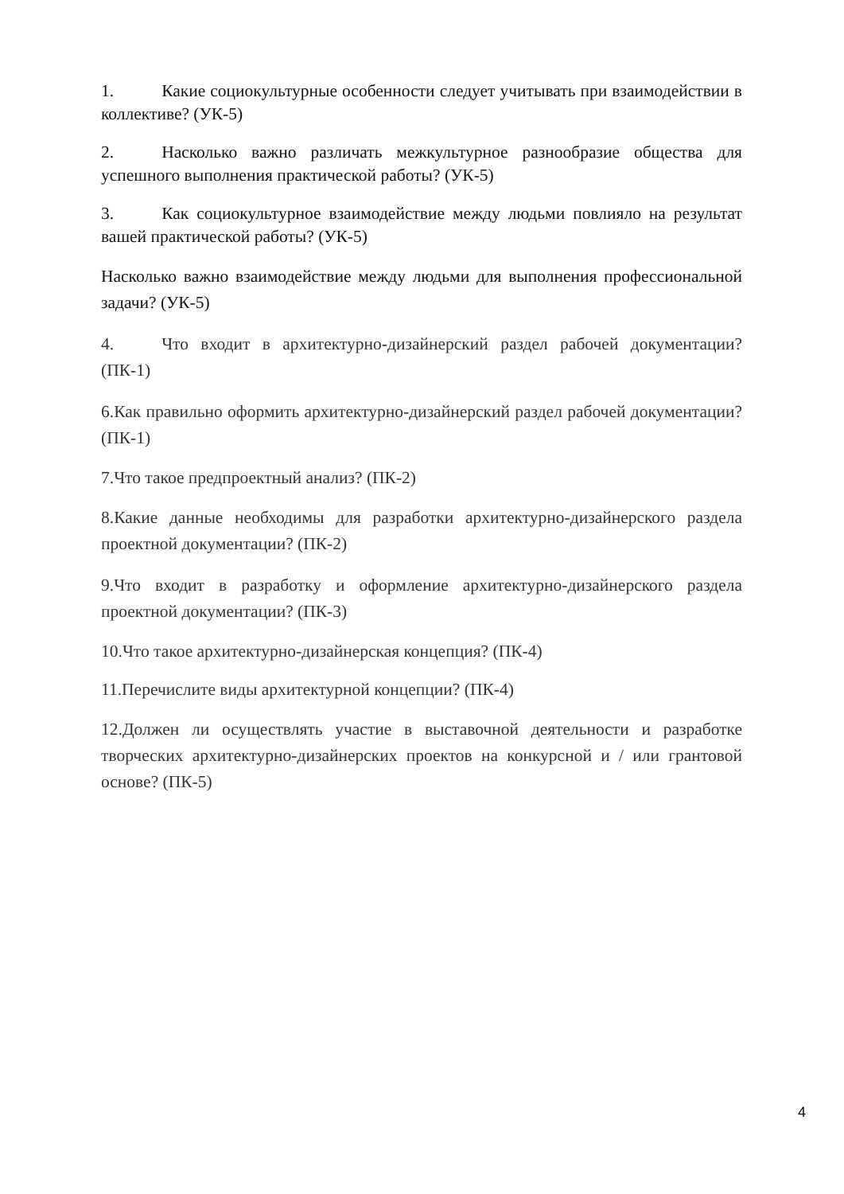1. Какие социокультурные особенности следует учитывать при взаимодействии в коллективе? (УК-5)
2. Насколько важно различать межкультурное разнообразие общества для успешного выполнения практической работы? (УК-5)
3. Как социокультурное взаимодействие между людьми повлияло на результат вашей практической работы? (УК-5)
Насколько важно взаимодействие между людьми для выполнения профессиональной задачи? (УК-5)
4. Что входит в архитектурно-дизайнерский раздел рабочей документации? (ПК-1)
6.Как правильно оформить архитектурно-дизайнерский раздел рабочей документации? (ПК-1)
7.Что такое предпроектный анализ? (ПК-2)
8.Какие данные необходимы для разработки архитектурно-дизайнерского раздела проектной документации? (ПК-2)
9.Что входит в разработку и оформление архитектурно-дизайнерского раздела проектной документации? (ПК-3)
10.Что такое архитектурно-дизайнерская концепция? (ПК-4)
11.Перечислите виды архитектурной концепции? (ПК-4)
12.Должен ли осуществлять участие в выставочной деятельности и разработке творческих архитектурно-дизайнерских проектов на конкурсной и / или грантовой основе? (ПК-5)
4